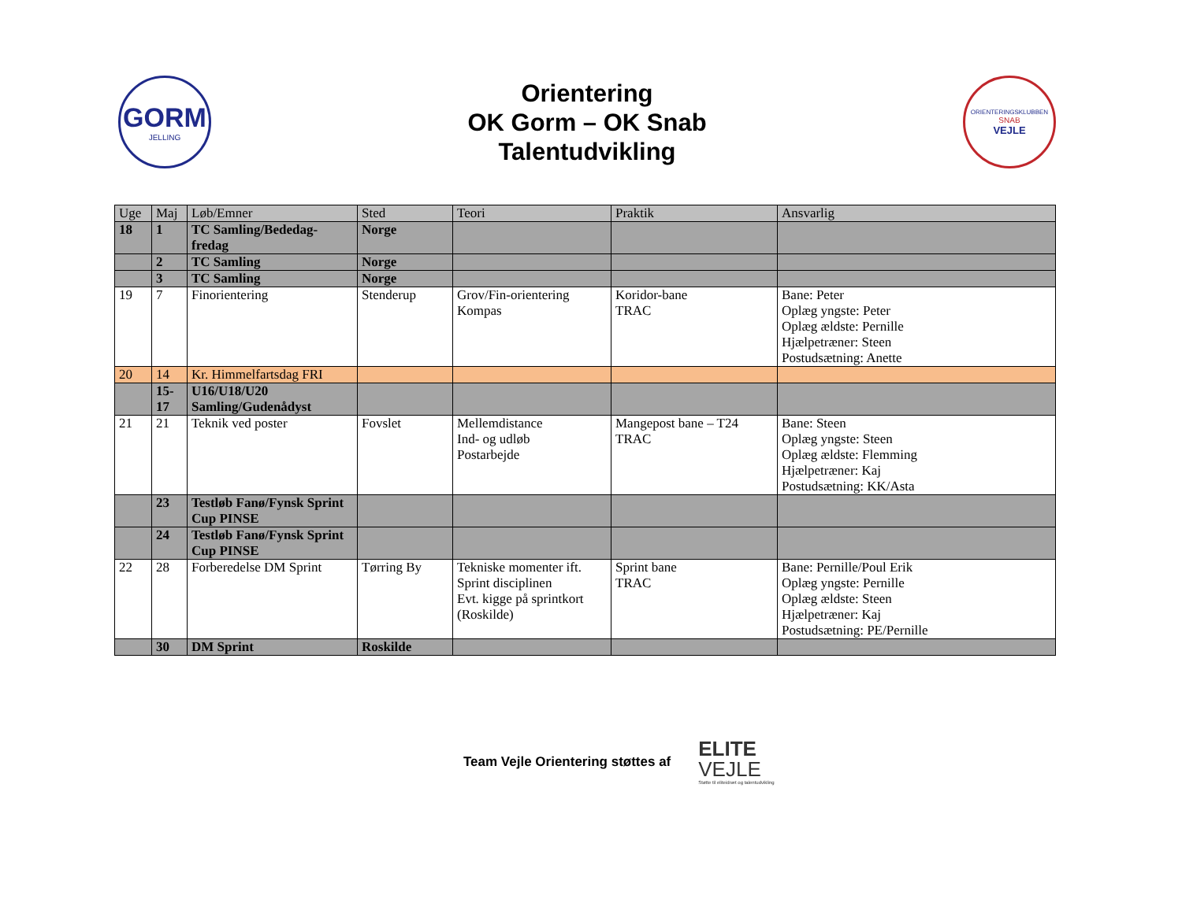GORM
JELLING
Orientering
OK Gorm – OK Snab
Talentudvikling
ORIENTERINGSKLUBBEN
SNAB
VEJLE
| Uge | Maj | Løb/Emner | Sted | Teori | Praktik | Ansvarlig |
| --- | --- | --- | --- | --- | --- | --- |
| 18 | 1 | TC Samling/Bededag-fredag | Norge | | | |
| | 2 | TC Samling | Norge | | | |
| | 3 | TC Samling | Norge | | | |
| 19 | 7 | Finorientering | Stenderup | Grov/Fin-orientering Kompas | Koridor-bane TRAC | Bane: Peter Oplæg yngste: Peter Oplæg ældste: Pernille Hjælpetræner: Steen Postudsætning: Anette |
| 20 | 14 | Kr. Himmelfartsdag FRI | | | | |
| | 15-17 | U16/U18/U20 Samling/Gudenådyst | | | | |
| 21 | 21 | Teknik ved poster | Fovslet | Mellemdistance Ind- og udløb Postarbejde | Mangepost bane – T24 TRAC | Bane: Steen Oplæg yngste: Steen Oplæg ældste: Flemming Hjælpetræner: Kaj Postudsætning: KK/Asta |
| | 23 | Testløb Fanø/Fynsk Sprint Cup PINSE | | | | |
| | 24 | Testløb Fanø/Fynsk Sprint Cup PINSE | | | | |
| 22 | 28 | Forberedelse DM Sprint | Tørring By | Tekniske momenter ift. Sprint disciplinen Evt. kigge på sprintkort (Roskilde) | Sprint bane TRAC | Bane: Pernille/Poul Erik Oplæg yngste: Pernille Oplæg ældste: Steen Hjælpetræner: Kaj Postudsætning: PE/Pernille |
| | 30 | DM Sprint | Roskilde | | | |
Team Vejle Orientering støttes af
ELITE
VEJLE
Støtte til eliteidræt og talentudvikling